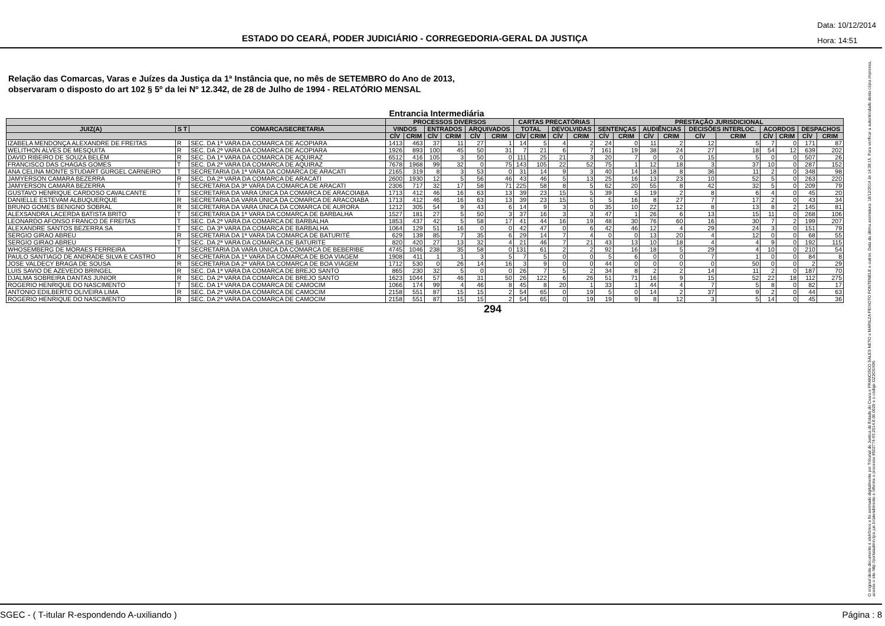ESTADO DO CEARÁ, PODER JUDICIÁRIO - CORREGEDORIA-GERAL DA JUSTIÇA
Data: 10/12/2014
Hora: 14:51
Relação das Comarcas, Varas e Juízes da Justiça da 1ª Instância que, no mês de SETEMBRO do Ano de 2013,
observaram o disposto do art 102 § 5º da lei Nº 12.342, de 28 de Julho de 1994 - RELATÓRIO MENSAL
Entrancia Intermediária
| | | | PROCESSOS DIVERSOS | | | | | | CARTAS PRECATÓRIAS | | | | PRESTAÇÃO JURISDICIONAL | | | | | | | | | |
| --- | --- | --- | --- | --- | --- | --- | --- | --- | --- | --- | --- | --- | --- | --- | --- | --- | --- | --- | --- | --- | --- | --- |
| JUIZ(A) | S T | COMARCA/SECRETARIA | VINDOS | | ENTRADOS | | ARQUIVADOS | | TOTAL | | DEVOLVIDAS | | SENTENÇAS | | AUDIÊNCIAS | | DECISÕES INTERLOC. | | ACORDOS | | DESPACHOS | |
| | | | CÍV | CRIM | CÍV | CRIM | CÍV | CRIM | CÍV | CRIM | CÍV | CRIM | CÍV | CRIM | CÍV | CRIM | CÍV | CRIM | CÍV | CRIM | CÍV | CRIM |
| IZABELA MENDONÇA ALEXANDRE DE FREITAS | R | SEC. DA 1ª VARA DA COMARCA DE ACOPIARA | 1413 | 463 | 37 | 11 | 27 | 1 | 14 | 5 | 4 | 2 | 24 | 0 | 11 | 2 | 12 | 5 | 7 | 0 | 171 | 87 |
| WELITHON ALVES DE MESQUITA | R | SEC. DA 2ª VARA DA COMARCA DE ACOPIARA | 1926 | 893 | 100 | 45 | 50 | 31 | 7 | 21 | 6 | 7 | 161 | 19 | 38 | 24 | 27 | 18 | 54 | 12 | 639 | 202 |
| DAVID RIBEIRO DE SOUZA BELÉM | R | SEC. DA 1ª VARA DA COMARCA DE AQUIRAZ | 6512 | 416 | 105 | 3 | 50 | 0 | 111 | 25 | 21 | 3 | 20 | 7 | 0 | 0 | 15 | 5 | 0 | 0 | 507 | 26 |
| FRANCISCO DAS CHAGAS GOMES | T | SEC. DA 2ª VARA DA COMARCA DE AQUIRAZ | 7678 | 1968 | 99 | 32 | 0 | 75 | 143 | 105 | 22 | 52 | 75 | 1 | 12 | 18 | 3 | 37 | 10 | 0 | 287 | 152 |
| ANA CELINA MONTE STUDART GURGEL CARNEIRO | T | SECRETARIA DA 1ª VARA DA COMARCA DE ARACATI | 2165 | 319 | 8 | 3 | 53 | 0 | 31 | 14 | 9 | 3 | 40 | 14 | 18 | 8 | 36 | 11 | 2 | 0 | 348 | 98 |
| JAMYERSON CAMARA BEZERRA | R | SEC. DA 2ª VARA DA COMARCA DE ARACATI | 2600 | 1930 | 12 | 5 | 56 | 46 | 43 | 46 | 5 | 13 | 25 | 16 | 13 | 23 | 10 | 52 | 5 | 0 | 263 | 220 |
| JAMYERSON CAMARA BEZERRA | T | SECRETARIA DA 3ª VARA DA COMARCA DE ARACATI | 2306 | 717 | 32 | 17 | 58 | 71 | 225 | 58 | 8 | 5 | 62 | 20 | 55 | 8 | 42 | 32 | 5 | 0 | 209 | 79 |
| GUSTAVO HENRIQUE CARDOSO CAVALCANTE | T | SECRETARIA DA VARA ÚNICA DA COMARCA DE ARACOIABA | 1713 | 412 | 46 | 16 | 63 | 13 | 39 | 23 | 15 | 5 | 39 | 5 | 19 | 2 | 8 | 6 | 4 | 0 | 45 | 20 |
| DANIELLE ESTEVAM ALBUQUERQUE | R | SECRETARIA DA VARA ÚNICA DA COMARCA DE ARACOIABA | 1713 | 412 | 46 | 16 | 63 | 13 | 39 | 23 | 15 | 5 | 5 | 16 | 8 | 27 | 7 | 17 | 2 | 0 | 43 | 34 |
| BRUNO GOMES BENIGNO SOBRAL | R | SECRETARIA DA VARA ÚNICA DA COMARCA DE AURORA | 1212 | 305 | 54 | 9 | 43 | 6 | 14 | 9 | 3 | 0 | 35 | 10 | 22 | 12 | 8 | 13 | 8 | 2 | 145 | 81 |
| ALEXSANDRA LACERDA BATISTA BRITO | T | SECRETARIA DA 1ª VARA DA COMARCA DE BARBALHA | 1527 | 181 | 27 | 5 | 50 | 3 | 37 | 16 | 3 | 3 | 47 | 1 | 26 | 6 | 13 | 15 | 11 | 0 | 268 | 106 |
| LEONARDO AFONSO FRANCO DE FREITAS | T | SEC. DA 2ª VARA DA COMARCA DE BARBALHA | 1853 | 437 | 42 | 5 | 58 | 17 | 41 | 44 | 16 | 19 | 48 | 30 | 76 | 60 | 16 | 30 | 7 | 2 | 199 | 207 |
| ALEXANDRE SANTOS BEZERRA SA | T | SEC. DA 3ª VARA DA COMARCA DE BARBALHA | 1064 | 129 | 51 | 16 | 0 | 0 | 42 | 47 | 0 | 6 | 42 | 46 | 12 | 4 | 29 | 24 | 3 | 0 | 151 | 79 |
| SERGIO GIRAO ABREU | R | SECRETARIA DA 1ª VARA DA COMARCA DE BATURITÉ | 629 | 139 | 85 | 7 | 35 | 6 | 29 | 14 | 7 | 4 | 0 | 0 | 13 | 20 | 4 | 12 | 0 | 0 | 68 | 55 |
| SERGIO GIRAO ABREU | T | SEC. DA 2ª VARA DA COMARCA DE BATURITE | 820 | 420 | 27 | 13 | 32 | 4 | 21 | 46 | 7 | 21 | 43 | 13 | 10 | 18 | 4 | 4 | 9 | 0 | 192 | 115 |
| WHOSEMBERG DE MORAES FERREIRA | T | SECRETARIA DA VARA ÚNICA DA COMARCA DE BEBERIBE | 4745 | 1046 | 238 | 35 | 58 | 0 | 131 | 61 | 2 | 2 | 92 | 16 | 18 | 5 | 29 | 4 | 10 | 0 | 210 | 54 |
| PAULO SANTIAGO DE ANDRADE SILVA E CASTRO | R | SECRETARIA DA 1ª VARA DA COMARCA DE BOA VIAGEM | 1908 | 411 | 1 | 1 | 3 | 5 | 7 | 5 | 0 | 0 | 5 | 6 | 0 | 0 | 7 | 1 | 0 | 0 | 84 | 8 |
| JOSE VALDECY BRAGA DE SOUSA | R | SECRETARIA DA 2ª VARA DA COMARCA DE BOA VIAGEM | 1712 | 530 | 0 | 26 | 14 | 16 | 3 | 9 | 0 | 0 | 44 | 0 | 0 | 0 | 0 | 50 | 0 | 0 | 2 | 29 |
| LUIS SAVIO DE AZEVEDO BRINGEL | R | SEC. DA 1ª VARA DA COMARCA DE BREJO SANTO | 865 | 230 | 32 | 5 | 0 | 0 | 26 | 7 | 5 | 2 | 34 | 8 | 2 | 2 | 14 | 11 | 2 | 0 | 187 | 70 |
| DJALMA SOBREIRA DANTAS JUNIOR | R | SEC. DA 2ª VARA DA COMARCA DE BREJO SANTO | 1623 | 1044 | 57 | 46 | 31 | 50 | 26 | 122 | 6 | 26 | 51 | 71 | 16 | 9 | 15 | 52 | 22 | 18 | 112 | 275 |
| ROGERIO HENRIQUE DO NASCIMENTO | T | SEC. DA 1ª VARA DA COMARCA DE CAMOCIM | 1066 | 174 | 99 | 4 | 46 | 8 | 45 | 8 | 20 | 1 | 33 | 1 | 44 | 4 | 7 | 5 | 8 | 0 | 82 | 17 |
| ANTONIO EDILBERTO OLIVEIRA LIMA | R | SEC. DA 2ª VARA DA COMARCA DE CAMOCIM | 2158 | 551 | 87 | 15 | 15 | 2 | 54 | 65 | 0 | 19 | 5 | 0 | 14 | 2 | 37 | 9 | 2 | 0 | 44 | 63 |
| ROGERIO HENRIQUE DO NASCIMENTO | R | SEC. DA 2ª VARA DA COMARCA DE CAMOCIM | 2158 | 551 | 87 | 15 | 15 | 2 | 54 | 65 | 0 | 19 | 19 | 9 | 8 | 12 | 3 | 5 | 14 | 0 | 45 | 36 |
294
O original deste documento é eletrônico e foi assinado digitalmente por Tribunal de Justica do Estado do Ceara e FRANCISCO SALES NETO e MARILZA PEIXOTO FONTENELE e outros. Data da última assinatura: 18/12/2014 às 14:38:15. Para verificar a autenticidade desta cópia impressa, acesse o site http://portaladmin.tjce.jus.br/atendimento e informe o processo 8502774-93.2014.8.06.0026 e o código OZ2OSX96.
SGEC - ( T-itular R-espondendo A-uxiliando ) Página : 8